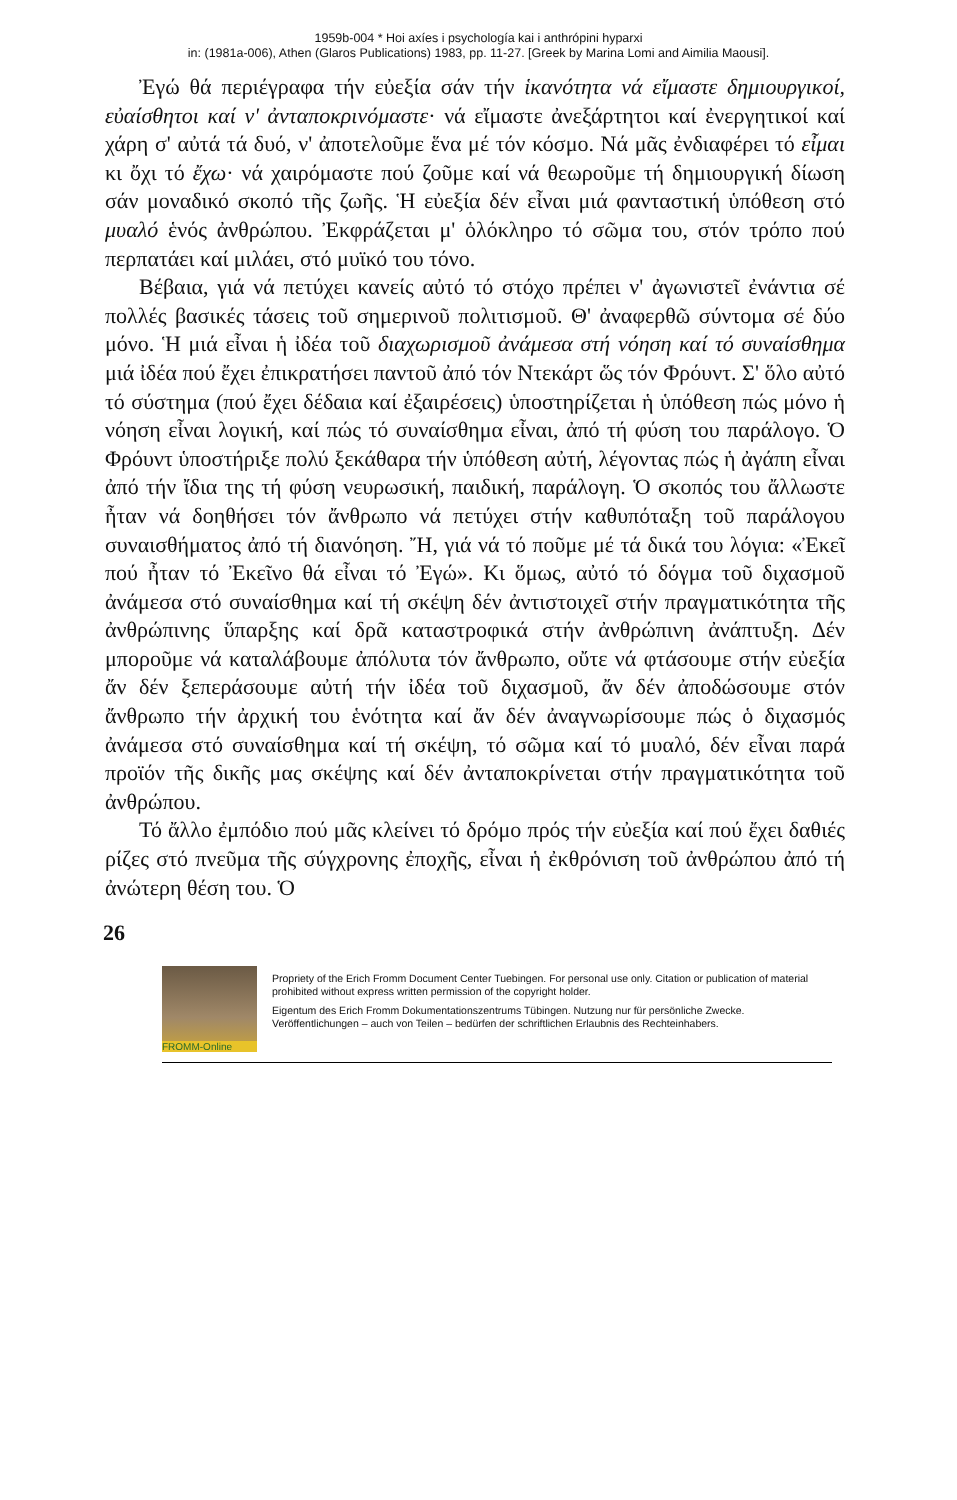1959b-004 * Hoi axíes i psychología kai i anthrópini hyparxi
in: (1981a-006), Athen (Glaros Publications) 1983, pp. 11-27. [Greek by Marina Lomi and Aimilia Maousi].
Ἐγώ θά περιέγραφα τήν εὐεξία σάν τήν ἱκανότητα νά εἴμαστε δημιουργικοί, εὐαίσθητοι καί ν' ἀνταποκρινόμαστε· νά εἴμαστε ἀνεξάρτητοι καί ἐνεργητικοί καί χάρη σ' αὐτά τά δυό, ν' ἀποτελοῦμε ἕνα μέ τόν κόσμο. Νά μᾶς ἐνδιαφέρει τό εἶμαι κι ὄχι τό ἔχω· νά χαιρόμαστε πού ζοῦμε καί νά θεωροῦμε τή δημιουργική δίωση σάν μοναδικό σκοπό τῆς ζωῆς. Ἡ εὐεξία δέν εἶναι μιά φανταστική ὑπόθεση στό μυαλό ἑνός ἀνθρώπου. Ἐκφράζεται μ' ὁλόκληρο τό σῶμα του, στόν τρόπο πού περπατάει καί μιλάει, στό μυϊκό του τόνο.
Βέβαια, γιά νά πετύχει κανείς αὐτό τό στόχο πρέπει ν' ἀγωνιστεῖ ἐνάντια σέ πολλές βασικές τάσεις τοῦ σημερινοῦ πολιτισμοῦ. Θ' ἀναφερθῶ σύντομα σέ δύο μόνο. Ἡ μιά εἶναι ἡ ἰδέα τοῦ διαχωρισμοῦ ἀνάμεσα στή νόηση καί τό συναίσθημα μιά ἰδέα πού ἔχει ἐπικρατήσει παντοῦ ἀπό τόν Ντεκάρτ ὥς τόν Φρόυντ. Σ' ὅλο αὐτό τό σύστημα (πού ἔχει δέδαια καί ἐξαιρέσεις) ὑποστηρίζεται ἡ ὑπόθεση πώς μόνο ἡ νόηση εἶναι λογική, καί πώς τό συναίσθημα εἶναι, ἀπό τή φύση του παράλογο. Ὁ Φρόυντ ὑποστήριξε πολύ ξεκάθαρα τήν ὑπόθεση αὐτή, λέγοντας πώς ἡ ἀγάπη εἶναι ἀπό τήν ἴδια της τή φύση νευρωσική, παιδική, παράλογη. Ὁ σκοπός του ἄλλωστε ἦταν νά δοηθήσει τόν ἄνθρωπο νά πετύχει στήν καθυπόταξη τοῦ παράλογου συναισθήματος ἀπό τή διανόηση. Ἤ, γιά νά τό ποῦμε μέ τά δικά του λόγια: «Ἐκεῖ πού ἦταν τό Ἐκεῖνο θά εἶναι τό Ἐγώ». Κι ὅμως, αὐτό τό δόγμα τοῦ διχασμοῦ ἀνάμεσα στό συναίσθημα καί τή σκέψη δέν ἀντιστοιχεῖ στήν πραγματικότητα τῆς ἀνθρώπινης ὕπαρξης καί δρᾶ καταστροφικά στήν ἀνθρώπινη ἀνάπτυξη. Δέν μποροῦμε νά καταλάβουμε ἀπόλυτα τόν ἄνθρωπο, οὔτε νά φτάσουμε στήν εὐεξία ἄν δέν ξεπεράσουμε αὐτή τήν ἰδέα τοῦ διχασμοῦ, ἄν δέν ἀποδώσουμε στόν ἄνθρωπο τήν ἀρχική του ἑνότητα καί ἄν δέν ἀναγνωρίσουμε πώς ὁ διχασμός ἀνάμεσα στό συναίσθημα καί τή σκέψη, τό σῶμα καί τό μυαλό, δέν εἶναι παρά προϊόν τῆς δικῆς μας σκέψης καί δέν ἀνταποκρίνεται στήν πραγματικότητα τοῦ ἀνθρώπου.
Τό ἄλλο ἐμπόδιο πού μᾶς κλείνει τό δρόμο πρός τήν εὐεξία καί πού ἔχει δαθιές ρίζες στό πνεῦμα τῆς σύγχρονης ἐποχῆς, εἶναι ἡ ἐκθρόνιση τοῦ ἀνθρώπου ἀπό τή ἀνώτερη θέση του. Ὁ
26
FROMM-Online
Propriety of the Erich Fromm Document Center Tuebingen. For personal use only. Citation or publication of material prohibited without express written permission of the copyright holder.
Eigentum des Erich Fromm Dokumentationszentrums Tübingen. Nutzung nur für persönliche Zwecke. Veröffentlichungen – auch von Teilen – bedürfen der schriftlichen Erlaubnis des Rechteinhabers.